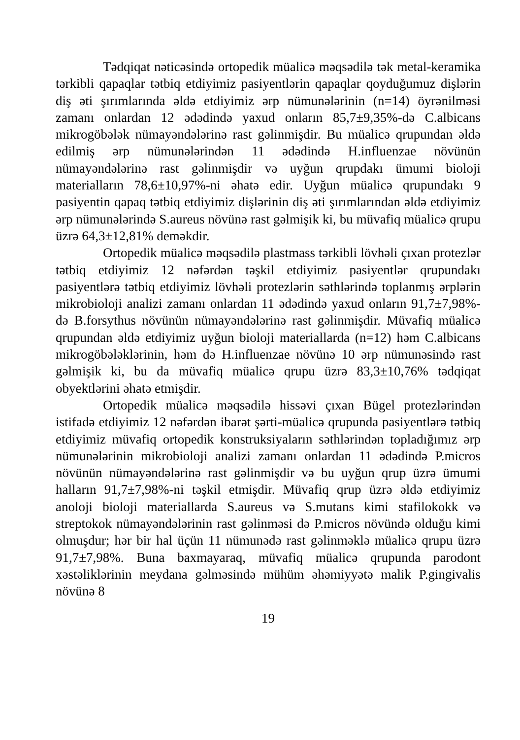Tədqiqat nəticəsində ortopedik müalicə məqsədilə tək metal-keramika tərkibli qapaqlar tətbiq etdiyimiz pasiyentlərin qapaqlar qoyduğumuz dişlərin diş əti şırımlarında əldə etdiyimiz ərp nümunələrinin (n=14) öyrənilməsi zamanı onlardan 12 ədədində yaxud onların 85,7±9,35%-də C.albicans mikrogöbələk nümayəndələrinə rast gəlinmişdir. Bu müalicə qrupundan əldə edilmiş ərp nümunələrindən 11 ədədində H.influenzae növünün nümayəndələrinə rast gəlinmişdir və uyğun qrupdakı ümumi bioloji materialların 78,6±10,97%-ni əhatə edir. Uyğun müalicə qrupundakı 9 pasiyentin qapaq tətbiq etdiyimiz dişlərinin diş əti şırımlarından əldə etdiyimiz ərp nümunələrində S.aureus növünə rast gəlmişik ki, bu müvafiq müalicə qrupu üzrə 64,3±12,81% deməkdir.
Ortopedik müalicə məqsədilə plastmass tərkibli lövhəli çıxan protezlər tətbiq etdiyimiz 12 nəfərdən təşkil etdiyimiz pasiyentlər qrupundakı pasiyentlərə tətbiq etdiyimiz lövhəli protezlərin səthlərində toplanmış ərplərin mikrobioloji analizi zamanı onlardan 11 ədədində yaxud onların 91,7±7,98%-də B.forsythus növünün nümayəndələrinə rast gəlinmişdir. Müvafiq müalicə qrupundan əldə etdiyimiz uyğun bioloji materiallarda (n=12) həm C.albicans mikrogöbələklərinin, həm də H.influenzae növünə 10 ərp nümunəsində rast gəlmişik ki, bu da müvafiq müalicə qrupu üzrə 83,3±10,76% tədqiqat obyektlərini əhatə etmişdir.
Ortopedik müalicə məqsədilə hissəvi çıxan Bügel protezlərindən istifadə etdiyimiz 12 nəfərdən ibarət şərti-müalicə qrupunda pasiyentlərə tətbiq etdiyimiz müvafiq ortopedik konstruksiyaların səthlərindən topladığımız ərp nümunələrinin mikrobioloji analizi zamanı onlardan 11 ədədində P.micros növünün nümayəndələrinə rast gəlinmişdir və bu uyğun qrup üzrə ümumi halların 91,7±7,98%-ni təşkil etmişdir. Müvafiq qrup üzrə əldə etdiyimiz anoloji bioloji materiallarda S.aureus və S.mutans kimi stafilokokk və streptokok nümayəndələrinin rast gəlinməsi də P.micros növündə olduğu kimi olmuşdur; hər bir hal üçün 11 nümunədə rast gəlinməklə müalicə qrupu üzrə 91,7±7,98%. Buna baxmayaraq, müvafiq müalicə qrupunda parodont xəstəliklərinin meydana gəlməsində mühüm əhəmiyyətə malik P.gingivalis növünə 8
19